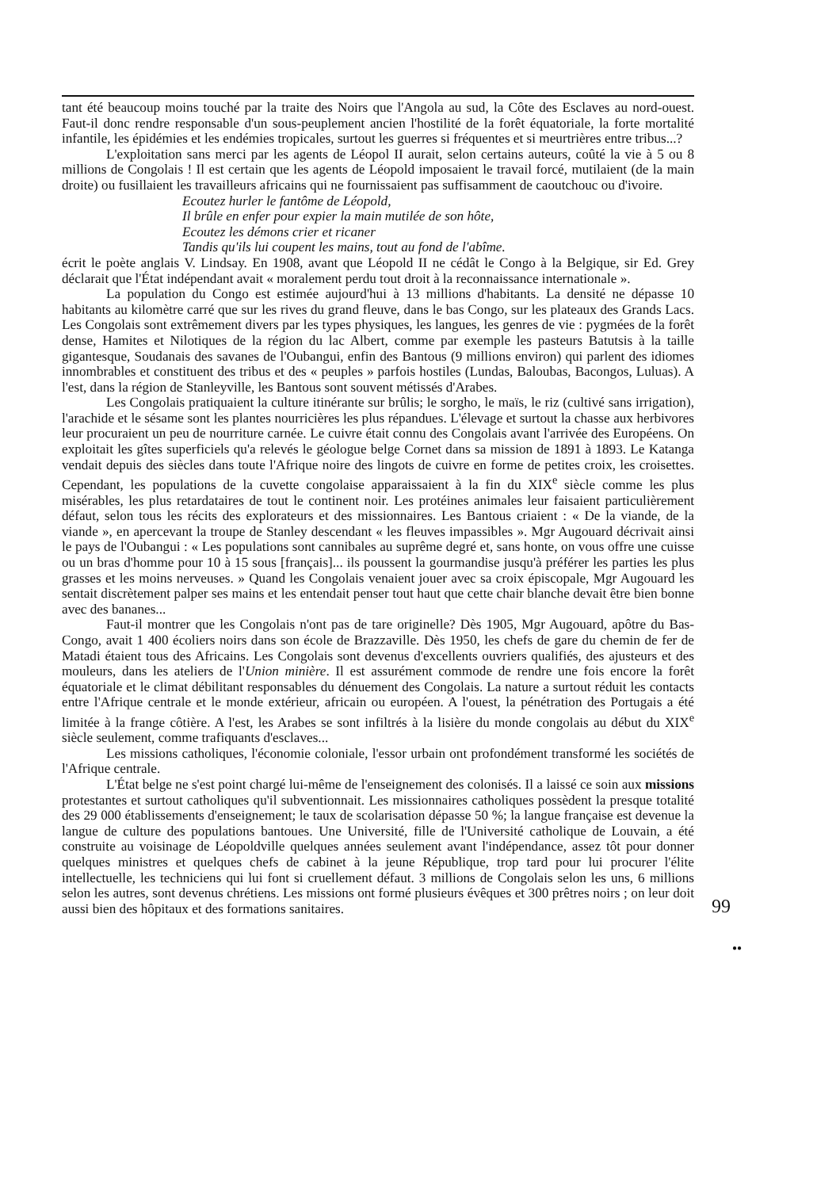tant été beaucoup moins touché par la traite des Noirs que l'Angola au sud, la Côte des Esclaves au nord-ouest. Faut-il donc rendre responsable d'un sous-peuplement ancien l'hostilité de la forêt équatoriale, la forte mortalité infantile, les épidémies et les endémies tropicales, surtout les guerres si fréquentes et si meurtrières entre tribus...?
L'exploitation sans merci par les agents de Léopol II aurait, selon certains auteurs, coûté la vie à 5 ou 8 millions de Congolais ! Il est certain que les agents de Léopold imposaient le travail forcé, mutilaient (de la main droite) ou fusillaient les travailleurs africains qui ne fournissaient pas suffisamment de caoutchouc ou d'ivoire.
Ecoutez hurler le fantôme de Léopold,
Il brûle en enfer pour expier la main mutilée de son hôte,
Ecoutez les démons crier et ricaner
Tandis qu'ils lui coupent les mains, tout au fond de l'abîme.
écrit le poète anglais V. Lindsay. En 1908, avant que Léopold II ne cédât le Congo à la Belgique, sir Ed. Grey déclarait que l'État indépendant avait « moralement perdu tout droit à la reconnaissance internationale ».
La population du Congo est estimée aujourd'hui à 13 millions d'habitants. La densité ne dépasse 10 habitants au kilomètre carré que sur les rives du grand fleuve, dans le bas Congo, sur les plateaux des Grands Lacs. Les Congolais sont extrêmement divers par les types physiques, les langues, les genres de vie : pygmées de la forêt dense, Hamites et Nilotiques de la région du lac Albert, comme par exemple les pasteurs Batutsis à la taille gigantesque, Soudanais des savanes de l'Oubangui, enfin des Bantous (9 millions environ) qui parlent des idiomes innombrables et constituent des tribus et des « peuples » parfois hostiles (Lundas, Baloubas, Bacongos, Luluas). A l'est, dans la région de Stanleyville, les Bantous sont souvent métissés d'Arabes.
Les Congolais pratiquaient la culture itinérante sur brûlis; le sorgho, le maïs, le riz (cultivé sans irrigation), l'arachide et le sésame sont les plantes nourricières les plus répandues. L'élevage et surtout la chasse aux herbivores leur procuraient un peu de nourriture carnée. Le cuivre était connu des Congolais avant l'arrivée des Européens. On exploitait les gîtes superficiels qu'a relevés le géologue belge Cornet dans sa mission de 1891 à 1893. Le Katanga vendait depuis des siècles dans toute l'Afrique noire des lingots de cuivre en forme de petites croix, les croisettes. Cependant, les populations de la cuvette congolaise apparaissaient à la fin du XIX<sup>e</sup> siècle comme les plus misérables, les plus retardataires de tout le continent noir. Les protéines animales leur faisaient particulièrement défaut, selon tous les récits des explorateurs et des missionnaires. Les Bantous criaient : « De la viande, de la viande », en apercevant la troupe de Stanley descendant « les fleuves impassibles ». Mgr Augouard décrivait ainsi le pays de l'Oubangui : « Les populations sont cannibales au suprême degré et, sans honte, on vous offre une cuisse ou un bras d'homme pour 10 à 15 sous [français]... ils poussent la gourmandise jusqu'à préférer les parties les plus grasses et les moins nerveuses. » Quand les Congolais venaient jouer avec sa croix épiscopale, Mgr Augouard les sentait discrètement palper ses mains et les entendait penser tout haut que cette chair blanche devait être bien bonne avec des bananes...
Faut-il montrer que les Congolais n'ont pas de tare originelle? Dès 1905, Mgr Augouard, apôtre du Bas-Congo, avait 1 400 écoliers noirs dans son école de Brazzaville. Dès 1950, les chefs de gare du chemin de fer de Matadi étaient tous des Africains. Les Congolais sont devenus d'excellents ouvriers qualifiés, des ajusteurs et des mouleurs, dans les ateliers de l'Union minière. Il est assurément commode de rendre une fois encore la forêt équatoriale et le climat débilitant responsables du dénuement des Congolais. La nature a surtout réduit les contacts entre l'Afrique centrale et le monde extérieur, africain ou européen. A l'ouest, la pénétration des Portugais a été limitée à la frange côtière. A l'est, les Arabes se sont infiltrés à la lisière du monde congolais au début du XIX<sup>e</sup> siècle seulement, comme trafiquants d'esclaves...
Les missions catholiques, l'économie coloniale, l'essor urbain ont profondément transformé les sociétés de l'Afrique centrale.
L'État belge ne s'est point chargé lui-même de l'enseignement des colonisés. Il a laissé ce soin aux missions protestantes et surtout catholiques qu'il subventionnait. Les missionnaires catholiques possèdent la presque totalité des 29 000 établissements d'enseignement; le taux de scolarisation dépasse 50 %; la langue française est devenue la langue de culture des populations bantoues. Une Université, fille de l'Université catholique de Louvain, a été construite au voisinage de Léopoldville quelques années seulement avant l'indépendance, assez tôt pour donner quelques ministres et quelques chefs de cabinet à la jeune République, trop tard pour lui procurer l'élite intellectuelle, les techniciens qui lui font si cruellement défaut. 3 millions de Congolais selon les uns, 6 millions selon les autres, sont devenus chrétiens. Les missions ont formé plusieurs évêques et 300 prêtres noirs ; on leur doit aussi bien des hôpitaux et des formations sanitaires.
99
●●